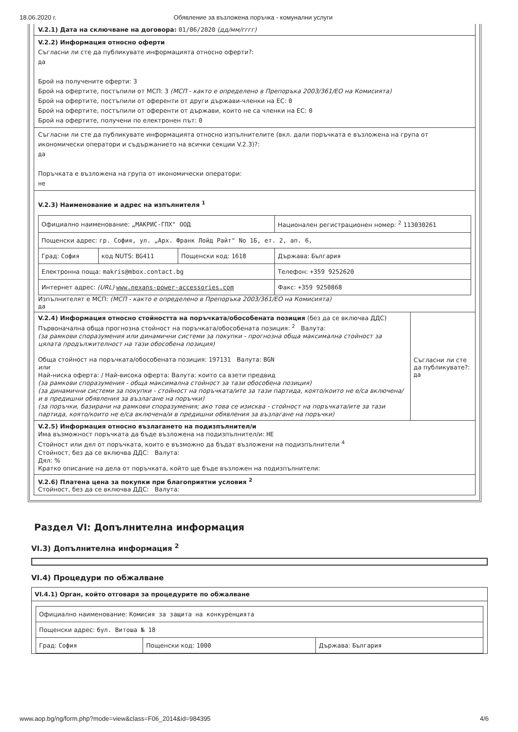18.06.2020 г. Обявление за възложена поръчка - комунални услуги
V.2.1) Дата на сключване на договора: 01/06/2020 (дд/мм/гггг)
V.2.2) Информация относно оферти
Съгласни ли сте да публикувате информацията относно оферти?:
да
Брой на получените оферти: 3
Брой на офертите, постъпили от МСП: 3 (МСП - както е определено в Препоръка 2003/361/ЕО на Комисията)
Брой на офертите, постъпили от оференти от други държави-членки на ЕС: 0
Брой на офертите, постъпили от оференти от държави, които не са членки на ЕС: 0
Брой на офертите, получени по електронен път: 0
Съгласни ли сте да публикувате информацията относно изпълнителите (вкл. дали поръчката е възложена на група от икономически оператори и съдържанието на всички секции V.2.3)?:
да
Поръчката е възложена на група от икономически оператори:
не
V.2.3) Наименование и адрес на изпълнителя <sup>1</sup>
| Официално наименование: „МАКРИС-ГПХ" ООД | | | Национален регистрационен номер: <sup>2</sup> 113030261 |
| Пощенски адрес: гр. София, ул. „Арх. Франк Лойд Райт" No 1Б, ет. 2, ап. 6, | | | |
| Град: София | код NUTS: BG411 | Пощенски код: 1618 | Държава: България |
| Електронна поща: makris@mbox.contact.bg | | | Телефон: +359 9252620 |
| Интернет адрес: (URL) www.nexans-power-accessories.com | | | Факс: +359 9250868 |
Изпълнителят е МСП: (МСП - както е определено в Препоръка 2003/361/ЕО на Комисията)
да
V.2.4) Информация относно стойността на поръчката/обособената позиция (без да се включва ДДС)
Първоначална обща прогнозна стойност на поръчката/обособената позиция: <sup>2</sup> Валута:
(за рамкови споразумения или динамични системи за покупки - прогнозна обща максимална стойност за цялата продължителност на тази обособена позиция)
Обща стойност на поръчката/обособената позиция: 197131 Валута: BGN
или
Най-ниска оферта: / Най-висока оферта: Валута: които са взети предвид
(за рамкови споразумения - обща максимална стойност за тази обособена позиция)
(за динамични системи за покупки - стойност на поръчката/ите за тази партида, която/които не е/са включена/и в предишни обявления за възлагане на поръчки)
(за поръчки, базирани на рамкови споразумения; ако това се изисква - стойност на поръчката/ите за тази партида, която/които не е/са включена/и в предишни обявления за възлагане на поръчки)
Съгласни ли сте да публикувате?:
да
V.2.5) Информация относно възлагането на подизпълнител/и
Има възможност поръчката да бъде възложена на подизпълнител/и: НЕ
Стойност или дял от поръчката, които е възможно да бъдат възложени на подизпълнители <sup>4</sup>
Стойност, без да се включва ДДС: Валута:
Дял: %
Кратко описание на дела от поръчката, който ще бъде възложен на подизпълнители:
V.2.6) Платена цена за покупки при благоприятни условия <sup>2</sup>
Стойност, без да се включва ДДС: Валута:
Раздел VI: Допълнителна информация
VI.3) Допълнителна информация <sup>2</sup>
VI.4) Процедури по обжалване
VI.4.1) Орган, който отговаря за процедурите по обжалване
| Официално наименование: Комисия за защита на конкуренцията | | |
| Пощенски адрес: бул. Витоша № 18 | | |
| Град: София | Пощенски код: 1000 | Държава: България |
www.aop.bg/ng/form.php?mode=view&class=F06_2014&id=984395 4/6